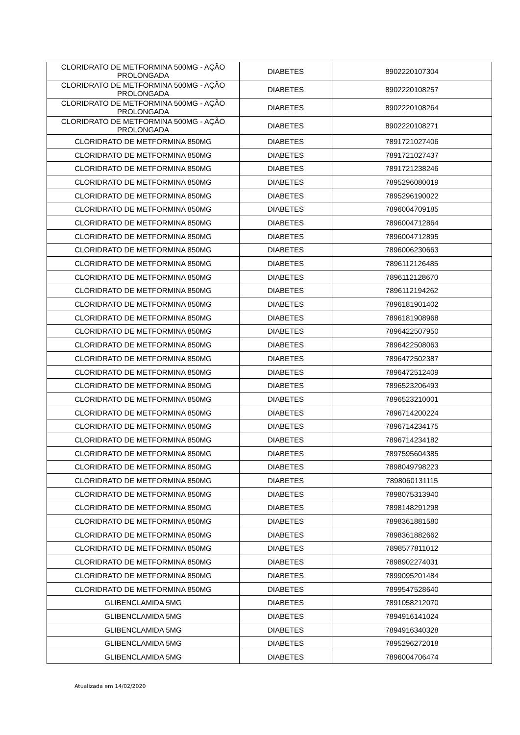| CLORIDRATO DE METFORMINA 500MG - AÇÃO PROLONGADA | DIABETES | 8902220107304 |
| CLORIDRATO DE METFORMINA 500MG - AÇÃO PROLONGADA | DIABETES | 8902220108257 |
| CLORIDRATO DE METFORMINA 500MG - AÇÃO PROLONGADA | DIABETES | 8902220108264 |
| CLORIDRATO DE METFORMINA 500MG - AÇÃO PROLONGADA | DIABETES | 8902220108271 |
| CLORIDRATO DE METFORMINA 850MG | DIABETES | 7891721027406 |
| CLORIDRATO DE METFORMINA 850MG | DIABETES | 7891721027437 |
| CLORIDRATO DE METFORMINA 850MG | DIABETES | 7891721238246 |
| CLORIDRATO DE METFORMINA 850MG | DIABETES | 7895296080019 |
| CLORIDRATO DE METFORMINA 850MG | DIABETES | 7895296190022 |
| CLORIDRATO DE METFORMINA 850MG | DIABETES | 7896004709185 |
| CLORIDRATO DE METFORMINA 850MG | DIABETES | 7896004712864 |
| CLORIDRATO DE METFORMINA 850MG | DIABETES | 7896004712895 |
| CLORIDRATO DE METFORMINA 850MG | DIABETES | 7896006230663 |
| CLORIDRATO DE METFORMINA 850MG | DIABETES | 7896112126485 |
| CLORIDRATO DE METFORMINA 850MG | DIABETES | 7896112128670 |
| CLORIDRATO DE METFORMINA 850MG | DIABETES | 7896112194262 |
| CLORIDRATO DE METFORMINA 850MG | DIABETES | 7896181901402 |
| CLORIDRATO DE METFORMINA 850MG | DIABETES | 7896181908968 |
| CLORIDRATO DE METFORMINA 850MG | DIABETES | 7896422507950 |
| CLORIDRATO DE METFORMINA 850MG | DIABETES | 7896422508063 |
| CLORIDRATO DE METFORMINA 850MG | DIABETES | 7896472502387 |
| CLORIDRATO DE METFORMINA 850MG | DIABETES | 7896472512409 |
| CLORIDRATO DE METFORMINA 850MG | DIABETES | 7896523206493 |
| CLORIDRATO DE METFORMINA 850MG | DIABETES | 7896523210001 |
| CLORIDRATO DE METFORMINA 850MG | DIABETES | 7896714200224 |
| CLORIDRATO DE METFORMINA 850MG | DIABETES | 7896714234175 |
| CLORIDRATO DE METFORMINA 850MG | DIABETES | 7896714234182 |
| CLORIDRATO DE METFORMINA 850MG | DIABETES | 7897595604385 |
| CLORIDRATO DE METFORMINA 850MG | DIABETES | 7898049798223 |
| CLORIDRATO DE METFORMINA 850MG | DIABETES | 7898060131115 |
| CLORIDRATO DE METFORMINA 850MG | DIABETES | 7898075313940 |
| CLORIDRATO DE METFORMINA 850MG | DIABETES | 7898148291298 |
| CLORIDRATO DE METFORMINA 850MG | DIABETES | 7898361881580 |
| CLORIDRATO DE METFORMINA 850MG | DIABETES | 7898361882662 |
| CLORIDRATO DE METFORMINA 850MG | DIABETES | 7898577811012 |
| CLORIDRATO DE METFORMINA 850MG | DIABETES | 7898902274031 |
| CLORIDRATO DE METFORMINA 850MG | DIABETES | 7899095201484 |
| CLORIDRATO DE METFORMINA 850MG | DIABETES | 7899547528640 |
| GLIBENCLAMIDA 5MG | DIABETES | 7891058212070 |
| GLIBENCLAMIDA 5MG | DIABETES | 7894916141024 |
| GLIBENCLAMIDA 5MG | DIABETES | 7894916340328 |
| GLIBENCLAMIDA 5MG | DIABETES | 7895296272018 |
| GLIBENCLAMIDA 5MG | DIABETES | 7896004706474 |
Atualizada em 14/02/2020